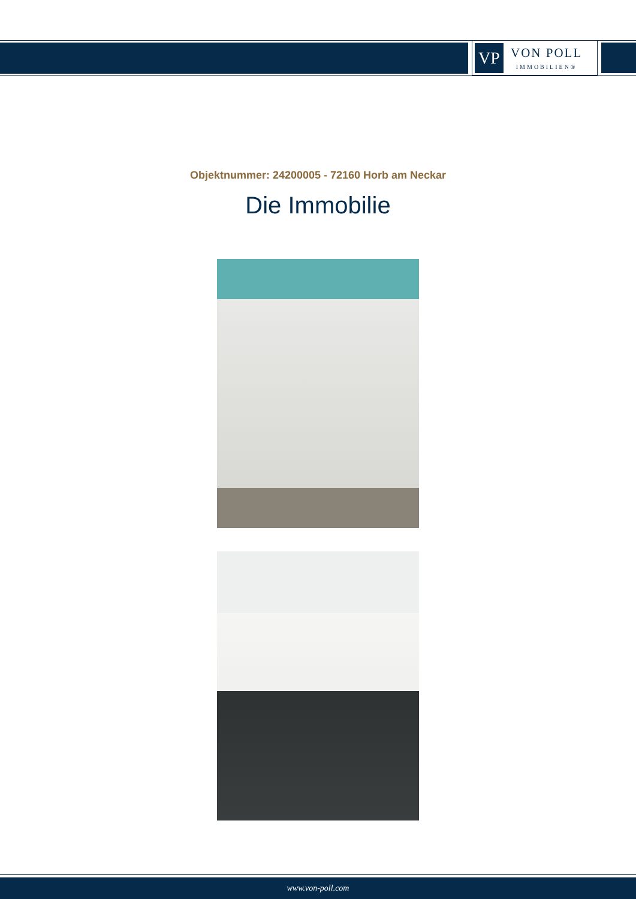VP
VON POLL
IMMOBILIEN®
Objektnummer: 24200005 - 72160 Horb am Neckar
Die Immobilie
www.von-poll.com